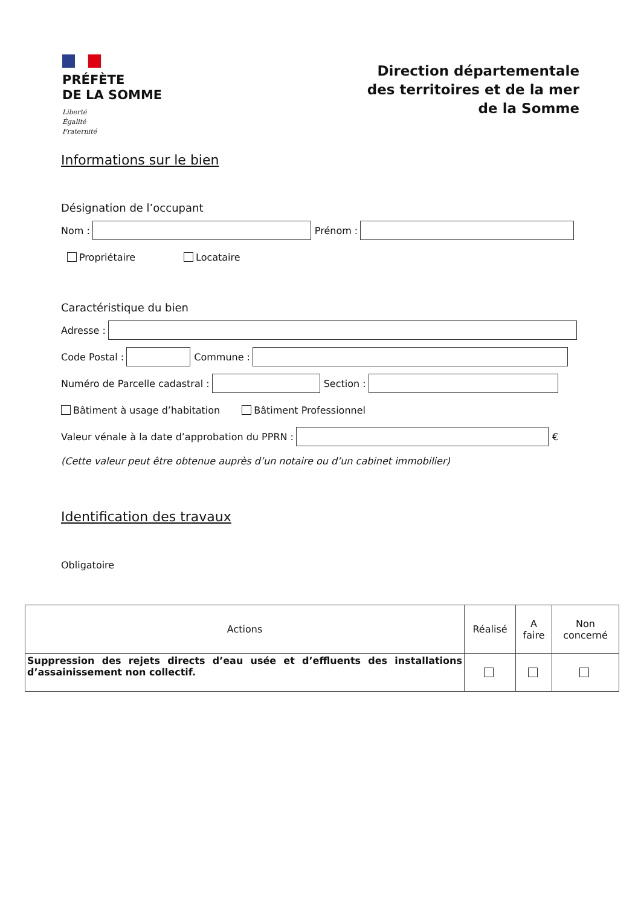PRÉFÈTE
DE LA SOMME
Liberté
Égalité
Fraternité
Direction départementale
des territoires et de la mer
de la Somme
Informations sur le bien
Désignation de l’occupant
Nom :
Prénom :
Propriétaire Locataire
Caractéristique du bien
Adresse :
Code Postal :
Commune :
Numéro de Parcelle cadastral :
Section :
Bâtiment à usage d’habitation Bâtiment Professionnel
Valeur vénale à la date d’approbation du PPRN :
€
(Cette valeur peut être obtenue auprès d’un notaire ou d’un cabinet immobilier)
Identification des travaux
Obligatoire
| Actions | Réalisé | A faire | Non concerné |
| --- | --- | --- | --- |
| Suppression des rejets directs d’eau usée et d’effluents des installations d’assainissement non collectif. | | | |